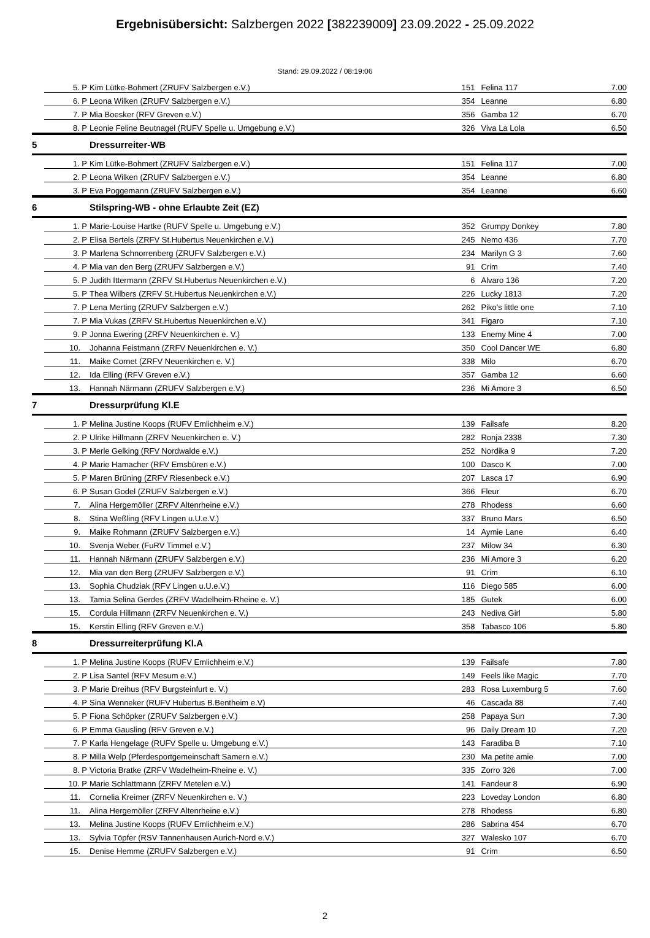Ergebnisübersicht: Salzbergen 2022 [382239009] 23.09.2022 - 25.09.2022
Stand: 29.09.2022 / 08:19:06
| | 5. P | Kim Lütke-Bohmert (ZRUFV Salzbergen e.V.) | 151 | Felina 117 | 7.00 |
| | 6. P | Leona Wilken (ZRUFV Salzbergen e.V.) | 354 | Leanne | 6.80 |
| | 7. P | Mia Boesker (RFV Greven e.V.) | 356 | Gamba 12 | 6.70 |
| | 8. P | Leonie Feline Beutnagel (RUFV Spelle u. Umgebung e.V.) | 326 | Viva La Lola | 6.50 |
| 5 | | Dressurreiter-WB | | | |
| | 1. P | Kim Lütke-Bohmert (ZRUFV Salzbergen e.V.) | 151 | Felina 117 | 7.00 |
| | 2. P | Leona Wilken (ZRUFV Salzbergen e.V.) | 354 | Leanne | 6.80 |
| | 3. P | Eva Poggemann (ZRUFV Salzbergen e.V.) | 354 | Leanne | 6.60 |
| 6 | | Stilspring-WB - ohne Erlaubte Zeit (EZ) | | | |
| | 1. P | Marie-Louise Hartke (RUFV Spelle u. Umgebung e.V.) | 352 | Grumpy Donkey | 7.80 |
| | 2. P | Elisa Bertels (ZRFV St.Hubertus Neuenkirchen e.V.) | 245 | Nemo 436 | 7.70 |
| | 3. P | Marlena Schnorrenberg (ZRUFV Salzbergen e.V.) | 234 | Marilyn G 3 | 7.60 |
| | 4. P | Mia van den Berg (ZRUFV Salzbergen e.V.) | 91 | Crim | 7.40 |
| | 5. P | Judith Ittermann (ZRFV St.Hubertus Neuenkirchen e.V.) | 6 | Alvaro 136 | 7.20 |
| | 5. P | Thea Wilbers (ZRFV St.Hubertus Neuenkirchen e.V.) | 226 | Lucky 1813 | 7.20 |
| | 7. P | Lena Merting (ZRUFV Salzbergen e.V.) | 262 | Piko's little one | 7.10 |
| | 7. P | Mia Vukas (ZRFV St.Hubertus Neuenkirchen e.V.) | 341 | Figaro | 7.10 |
| | 9. P | Jonna Ewering (ZRFV Neuenkirchen e. V.) | 133 | Enemy Mine 4 | 7.00 |
| | 10. | Johanna Feistmann (ZRFV Neuenkirchen e. V.) | 350 | Cool Dancer WE | 6.80 |
| | 11. | Maike Cornet (ZRFV Neuenkirchen e. V.) | 338 | Milo | 6.70 |
| | 12. | Ida Elling (RFV Greven e.V.) | 357 | Gamba 12 | 6.60 |
| | 13. | Hannah Närmann (ZRUFV Salzbergen e.V.) | 236 | Mi Amore 3 | 6.50 |
| 7 | | Dressurprüfung Kl.E | | | |
| | 1. P | Melina Justine Koops (RUFV Emlichheim e.V.) | 139 | Failsafe | 8.20 |
| | 2. P | Ulrike Hillmann (ZRFV Neuenkirchen e. V.) | 282 | Ronja 2338 | 7.30 |
| | 3. P | Merle Gelking (RFV Nordwalde e.V.) | 252 | Nordika 9 | 7.20 |
| | 4. P | Marie Hamacher (RFV Emsbüren e.V.) | 100 | Dasco K | 7.00 |
| | 5. P | Maren Brüning (ZRFV Riesenbeck e.V.) | 207 | Lasca 17 | 6.90 |
| | 6. P | Susan Godel (ZRUFV Salzbergen e.V.) | 366 | Fleur | 6.70 |
| | 7. | Alina Hergemöller (ZRFV Altenrheine e.V.) | 278 | Rhodess | 6.60 |
| | 8. | Stina Weßling (RFV Lingen u.U.e.V.) | 337 | Bruno Mars | 6.50 |
| | 9. | Maike Rohmann (ZRUFV Salzbergen e.V.) | 14 | Aymie Lane | 6.40 |
| | 10. | Svenja Weber (FuRV Timmel e.V.) | 237 | Milow 34 | 6.30 |
| | 11. | Hannah Närmann (ZRUFV Salzbergen e.V.) | 236 | Mi Amore 3 | 6.20 |
| | 12. | Mia van den Berg (ZRUFV Salzbergen e.V.) | 91 | Crim | 6.10 |
| | 13. | Sophia Chudziak (RFV Lingen u.U.e.V.) | 116 | Diego 585 | 6.00 |
| | 13. | Tamia Selina Gerdes (ZRFV Wadelheim-Rheine e. V.) | 185 | Gutek | 6.00 |
| | 15. | Cordula Hillmann (ZRFV Neuenkirchen e. V.) | 243 | Nediva Girl | 5.80 |
| | 15. | Kerstin Elling (RFV Greven e.V.) | 358 | Tabasco 106 | 5.80 |
| 8 | | Dressurreiterprüfung Kl.A | | | |
| | 1. P | Melina Justine Koops (RUFV Emlichheim e.V.) | 139 | Failsafe | 7.80 |
| | 2. P | Lisa Santel (RFV Mesum e.V.) | 149 | Feels like Magic | 7.70 |
| | 3. P | Marie Dreihus (RFV Burgsteinfurt e. V.) | 283 | Rosa Luxemburg 5 | 7.60 |
| | 4. P | Sina Wenneker (RUFV Hubertus B.Bentheim e.V) | 46 | Cascada 88 | 7.40 |
| | 5. P | Fiona Schöpker (ZRUFV Salzbergen e.V.) | 258 | Papaya Sun | 7.30 |
| | 6. P | Emma Gausling (RFV Greven e.V.) | 96 | Daily Dream 10 | 7.20 |
| | 7. P | Karla Hengelage (RUFV Spelle u. Umgebung e.V.) | 143 | Faradiba B | 7.10 |
| | 8. P | Milla Welp (Pferdesportgemeinschaft Samern e.V.) | 230 | Ma petite amie | 7.00 |
| | 8. P | Victoria Bratke (ZRFV Wadelheim-Rheine e. V.) | 335 | Zorro 326 | 7.00 |
| | 10. P | Marie Schlattmann (ZRFV Metelen e.V.) | 141 | Fandeur 8 | 6.90 |
| | 11. | Cornelia Kreimer (ZRFV Neuenkirchen e. V.) | 223 | Loveday London | 6.80 |
| | 11. | Alina Hergemöller (ZRFV Altenrheine e.V.) | 278 | Rhodess | 6.80 |
| | 13. | Melina Justine Koops (RUFV Emlichheim e.V.) | 286 | Sabrina 454 | 6.70 |
| | 13. | Sylvia Töpfer (RSV Tannenhausen Aurich-Nord e.V.) | 327 | Walesko 107 | 6.70 |
| | 15. | Denise Hemme (ZRUFV Salzbergen e.V.) | 91 | Crim | 6.50 |
2